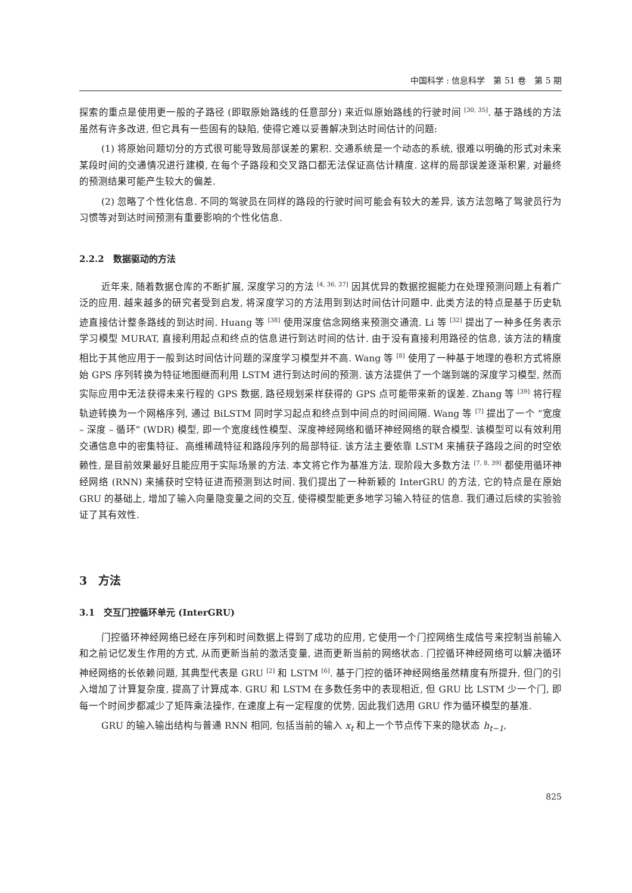中国科学 : 信息科学　第 51 卷　第 5 期
探索的重点是使用更一般的子路径 (即取原始路线的任意部分) 来近似原始路线的行驶时间 <sup>[30, 35]</sup>. 基于路线的方法虽然有许多改进, 但它具有一些固有的缺陷, 使得它难以妥善解决到达时间估计的问题:
(1) 将原始问题切分的方式很可能导致局部误差的累积. 交通系统是一个动态的系统, 很难以明确的形式对未来某段时间的交通情况进行建模, 在每个子路段和交叉路口都无法保证高估计精度. 这样的局部误差逐渐积累, 对最终的预测结果可能产生较大的偏差.
(2) 忽略了个性化信息. 不同的驾驶员在同样的路段的行驶时间可能会有较大的差异, 该方法忽略了驾驶员行为习惯等对到达时间预测有重要影响的个性化信息.
2.2.2　数据驱动的方法
近年来, 随着数据仓库的不断扩展, 深度学习的方法 <sup>[4, 36, 37]</sup> 因其优异的数据挖掘能力在处理预测问题上有着广泛的应用. 越来越多的研究者受到启发, 将深度学习的方法用到到达时间估计问题中. 此类方法的特点是基于历史轨迹直接估计整条路线的到达时间. Huang 等 <sup>[38]</sup> 使用深度信念网络来预测交通流. Li 等 <sup>[32]</sup> 提出了一种多任务表示学习模型 MURAT, 直接利用起点和终点的信息进行到达时间的估计. 由于没有直接利用路径的信息, 该方法的精度相比于其他应用于一般到达时间估计问题的深度学习模型并不高. Wang 等 <sup>[8]</sup> 使用了一种基于地理的卷积方式将原始 GPS 序列转换为特征地图继而利用 LSTM 进行到达时间的预测. 该方法提供了一个端到端的深度学习模型, 然而实际应用中无法获得未来行程的 GPS 数据, 路径规划采样获得的 GPS 点可能带来新的误差. Zhang 等 <sup>[39]</sup> 将行程轨迹转换为一个网格序列, 通过 BiLSTM 同时学习起点和终点到中间点的时间间隔. Wang 等 <sup>[7]</sup> 提出了一个 “宽度 – 深度 – 循环” (WDR) 模型, 即一个宽度线性模型、深度神经网络和循环神经网络的联合模型. 该模型可以有效利用交通信息中的密集特征、高维稀疏特征和路段序列的局部特征. 该方法主要依靠 LSTM 来捕获子路段之间的时空依赖性, 是目前效果最好且能应用于实际场景的方法. 本文将它作为基准方法. 现阶段大多数方法 <sup>[7, 8, 39]</sup> 都使用循环神经网络 (RNN) 来捕获时空特征进而预测到达时间. 我们提出了一种新颖的 InterGRU 的方法, 它的特点是在原始 GRU 的基础上, 增加了输入向量隐变量之间的交互, 使得模型能更多地学习输入特征的信息. 我们通过后续的实验验证了其有效性.
3　方法
3.1　交互门控循环单元 (InterGRU)
门控循环神经网络已经在序列和时间数据上得到了成功的应用, 它使用一个门控网络生成信号来控制当前输入和之前记忆发生作用的方式, 从而更新当前的激活变量, 进而更新当前的网络状态. 门控循环神经网络可以解决循环神经网络的长依赖问题, 其典型代表是 GRU <sup>[2]</sup> 和 LSTM <sup>[6]</sup>. 基于门控的循环神经网络虽然精度有所提升, 但门的引入增加了计算复杂度, 提高了计算成本. GRU 和 LSTM 在多数任务中的表现相近, 但 GRU 比 LSTM 少一个门, 即每一个时间步都减少了矩阵乘法操作, 在速度上有一定程度的优势, 因此我们选用 GRU 作为循环模型的基准.
GRU 的输入输出结构与普通 RNN 相同, 包括当前的输入 x<sub>t</sub> 和上一个节点传下来的隐状态 h<sub>t−1</sub>,
825